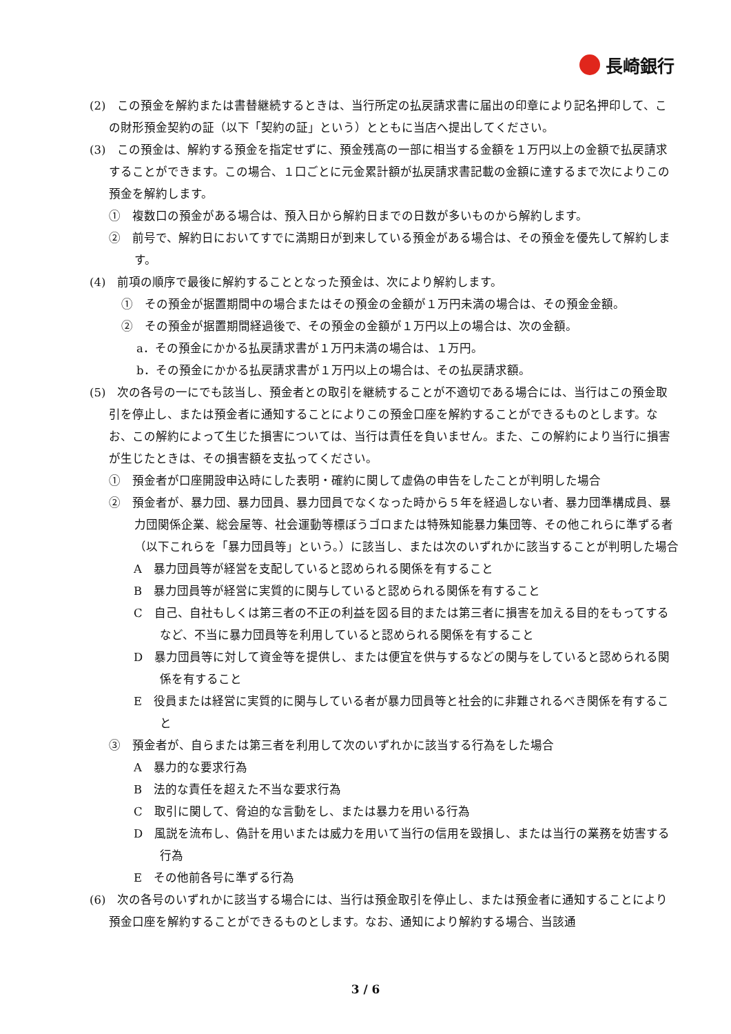長崎銀行
(2)　この預金を解約または書替継続するときは、当行所定の払戻請求書に届出の印章により記名押印して、この財形預金契約の証（以下「契約の証」という）とともに当店へ提出してください。
(3)　この預金は、解約する預金を指定せずに、預金残高の一部に相当する金額を１万円以上の金額で払戻請求することができます。この場合、１口ごとに元金累計額が払戻請求書記載の金額に達するまで次によりこの預金を解約します。
①　複数口の預金がある場合は、預入日から解約日までの日数が多いものから解約します。
②　前号で、解約日においてすでに満期日が到来している預金がある場合は、その預金を優先して解約します。
(4)　前項の順序で最後に解約することとなった預金は、次により解約します。
①　その預金が据置期間中の場合またはその預金の金額が１万円未満の場合は、その預金金額。
②　その預金が据置期間経過後で、その預金の金額が１万円以上の場合は、次の金額。
a．その預金にかかる払戻請求書が１万円未満の場合は、１万円。
b．その預金にかかる払戻請求書が１万円以上の場合は、その払戻請求額。
(5)　次の各号の一にでも該当し、預金者との取引を継続することが不適切である場合には、当行はこの預金取引を停止し、または預金者に通知することによりこの預金口座を解約することができるものとします。なお、この解約によって生じた損害については、当行は責任を負いません。また、この解約により当行に損害が生じたときは、その損害額を支払ってください。
①　預金者が口座開設申込時にした表明・確約に関して虚偽の申告をしたことが判明した場合
②　預金者が、暴力団、暴力団員、暴力団員でなくなった時から５年を経過しない者、暴力団準構成員、暴力団関係企業、総会屋等、社会運動等標ぼうゴロまたは特殊知能暴力集団等、その他これらに準ずる者（以下これらを「暴力団員等」という。）に該当し、または次のいずれかに該当することが判明した場合
A　暴力団員等が経営を支配していると認められる関係を有すること
B　暴力団員等が経営に実質的に関与していると認められる関係を有すること
C　自己、自社もしくは第三者の不正の利益を図る目的または第三者に損害を加える目的をもってするなど、不当に暴力団員等を利用していると認められる関係を有すること
D　暴力団員等に対して資金等を提供し、または便宜を供与するなどの関与をしていると認められる関係を有すること
E　役員または経営に実質的に関与している者が暴力団員等と社会的に非難されるべき関係を有すること
③　預金者が、自らまたは第三者を利用して次のいずれかに該当する行為をした場合
A　暴力的な要求行為
B　法的な責任を超えた不当な要求行為
C　取引に関して、脅迫的な言動をし、または暴力を用いる行為
D　風説を流布し、偽計を用いまたは威力を用いて当行の信用を毀損し、または当行の業務を妨害する行為
E　その他前各号に準ずる行為
(6)　次の各号のいずれかに該当する場合には、当行は預金取引を停止し、または預金者に通知することにより預金口座を解約することができるものとします。なお、通知により解約する場合、当該通
3 / 6